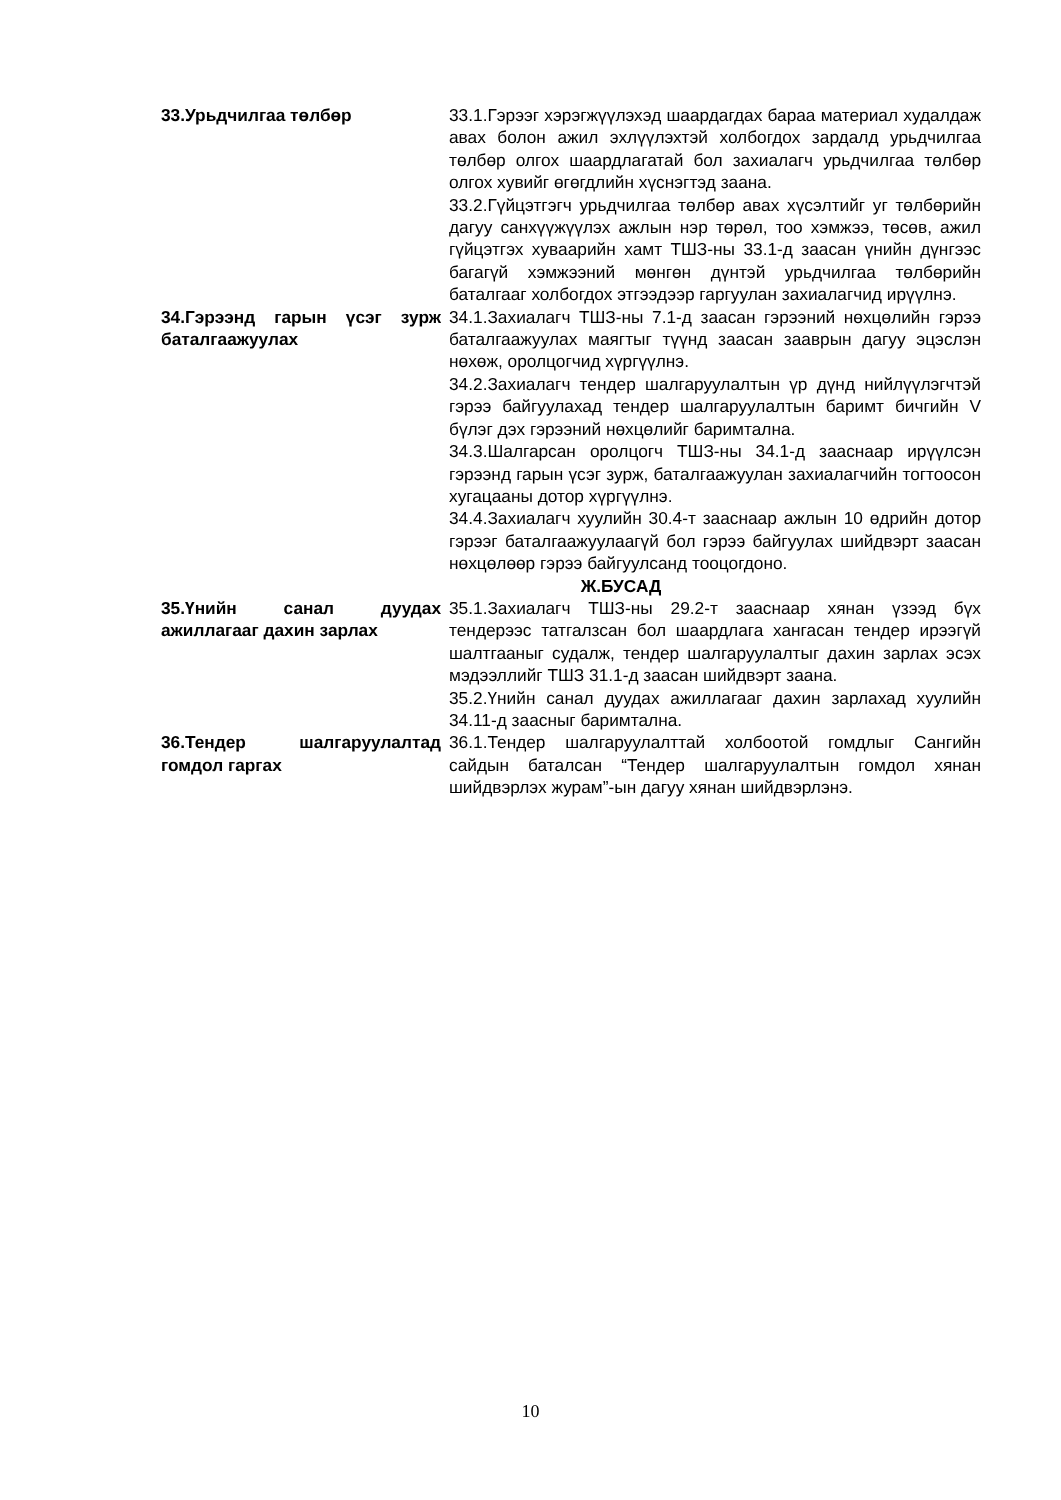| 33.Урьдчилгаа төлбөр | 33.1.Гэрээг хэрэгжүүлэхэд шаардагдах бараа материал худалдаж авах болон ажил эхлүүлэхтэй холбогдох зардалд урьдчилгаа төлбөр олгох шаардлагатай бол захиалагч урьдчилгаа төлбөр олгох хувийг өгөгдлийн хүснэгтэд заана. 33.2.Гүйцэтгэгч урьдчилгаа төлбөр авах хүсэлтийг уг төлбөрийн дагуу санхүүжүүлэх ажлын нэр төрөл, тоо хэмжээ, төсөв, ажил гүйцэтгэх хуваарийн хамт ТШЗ-ны 33.1-д заасан үнийн дүнгээс багагүй хэмжээний мөнгөн дүнтэй урьдчилгаа төлбөрийн баталгааг холбогдох этгээдээр гаргуулан захиалагчид ирүүлнэ. |
| 34.Гэрээнд гарын үсэг зурж баталгаажуулах | 34.1.Захиалагч ТШЗ-ны 7.1-д заасан гэрээний нөхцөлийн гэрээ баталгаажуулах маягтыг түүнд заасан зааврын дагуу эцэслэн нөхөж, оролцогчид хүргүүлнэ. 34.2.Захиалагч тендер шалгаруулалтын үр дүнд нийлүүлэгчтэй гэрээ байгуулахад тендер шалгаруулалтын баримт бичгийн V бүлэг дэх гэрээний нөхцөлийг баримтална. 34.3.Шалгарсан оролцогч ТШЗ-ны 34.1-д зааснаар ирүүлсэн гэрээнд гарын үсэг зурж, баталгаажуулан захиалагчийн тогтоосон хугацааны дотор хүргүүлнэ. 34.4.Захиалагч хуулийн 30.4-т зааснаар ажлын 10 өдрийн дотор гэрээг баталгаажуулаагүй бол гэрээ байгуулах шийдвэрт заасан нөхцөлөөр гэрээ байгуулсанд тооцогдоно. |
| Ж.БУСАД | |
| 35.Үнийн санал дуудах ажиллагааг дахин зарлах | 35.1.Захиалагч ТШЗ-ны 29.2-т зааснаар хянан үзээд бүх тендерээс татгалзсан бол шаардлага хангасан тендер ирээгүй шалтгааныг судалж, тендер шалгаруулалтыг дахин зарлах эсэх мэдээллийг ТШЗ 31.1-д заасан шийдвэрт заана. 35.2.Үнийн санал дуудах ажиллагааг дахин зарлахад хуулийн 34.11-д заасныг баримтална. |
| 36.Тендер шалгаруулалтад гомдол гаргах | 36.1.Тендер шалгаруулалттай холбоотой гомдлыг Сангийн сайдын баталсан “Тендер шалгаруулалтын гомдол хянан шийдвэрлэх журам”-ын дагуу хянан шийдвэрлэнэ. |
10